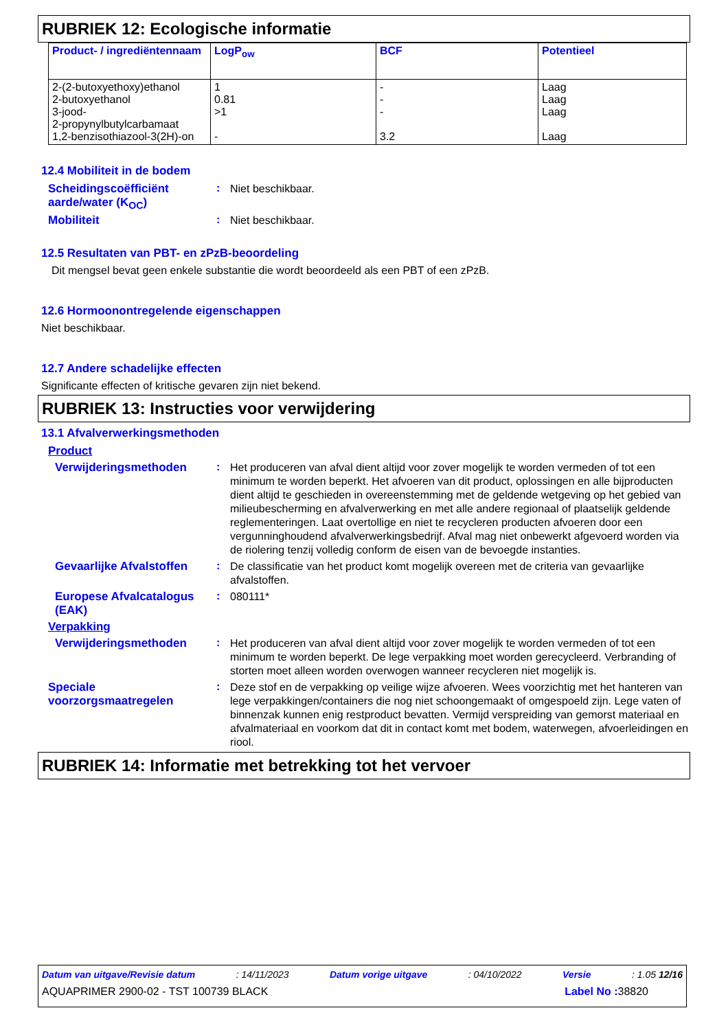RUBRIEK 12: Ecologische informatie
| Product- / ingrediëntennaam | LogP<sub>ow</sub> | BCF | Potentieel |
| --- | --- | --- | --- |
| 2-(2-butoxyethoxy)ethanol 2-butoxyethanol 3-jood- 2-propynylbutylcarbamaat 1,2-benzisothiazool-3(2H)-on | 1 0.81 >1 - | - - - 3.2 | Laag Laag Laag Laag |
12.4 Mobiliteit in de bodem
Scheidingscoëfficiënt aarde/water (K<sub>OC</sub>)
:
Niet beschikbaar.
Mobiliteit :
Niet beschikbaar.
12.5 Resultaten van PBT- en zPzB-beoordeling
Dit mengsel bevat geen enkele substantie die wordt beoordeeld als een PBT of een zPzB.
12.6 Hormoonontregelende eigenschappen
Niet beschikbaar.
12.7 Andere schadelijke effecten
Significante effecten of kritische gevaren zijn niet bekend.
RUBRIEK 13: Instructies voor verwijdering
13.1 Afvalverwerkingsmethoden
Product
Verwijderingsmethoden :
Het produceren van afval dient altijd voor zover mogelijk te worden vermeden of tot een minimum te worden beperkt. Het afvoeren van dit product, oplossingen en alle bijproducten dient altijd te geschieden in overeenstemming met de geldende wetgeving op het gebied van milieubescherming en afvalverwerking en met alle andere regionaal of plaatselijk geldende reglementeringen. Laat overtollige en niet te recycleren producten afvoeren door een vergunninghoudend afvalverwerkingsbedrijf. Afval mag niet onbewerkt afgevoerd worden via de riolering tenzij volledig conform de eisen van de bevoegde instanties.
Gevaarlijke Afvalstoffen
:
De classificatie van het product komt mogelijk overeen met de criteria van gevaarlijke afvalstoffen.
Europese Afvalcatalogus (EAK)
:
080111*
Verpakking
Verwijderingsmethoden :
Het produceren van afval dient altijd voor zover mogelijk te worden vermeden of tot een minimum te worden beperkt. De lege verpakking moet worden gerecycleerd. Verbranding of storten moet alleen worden overwogen wanneer recycleren niet mogelijk is.
Speciale voorzorgsmaatregelen
:
Deze stof en de verpakking op veilige wijze afvoeren. Wees voorzichtig met het hanteren van lege verpakkingen/containers die nog niet schoongemaakt of omgespoeld zijn. Lege vaten of binnenzak kunnen enig restproduct bevatten. Vermijd verspreiding van gemorst materiaal en afvalmateriaal en voorkom dat dit in contact komt met bodem, waterwegen, afvoerleidingen en riool.
RUBRIEK 14: Informatie met betrekking tot het vervoer
Datum van uitgave/Revisie datum : 14/11/2023 Datum vorige uitgave : 04/10/2022 Versie : 1.05 12/16
AQUAPRIMER 2900-02 - TST 100739 BLACK Label No : 38820